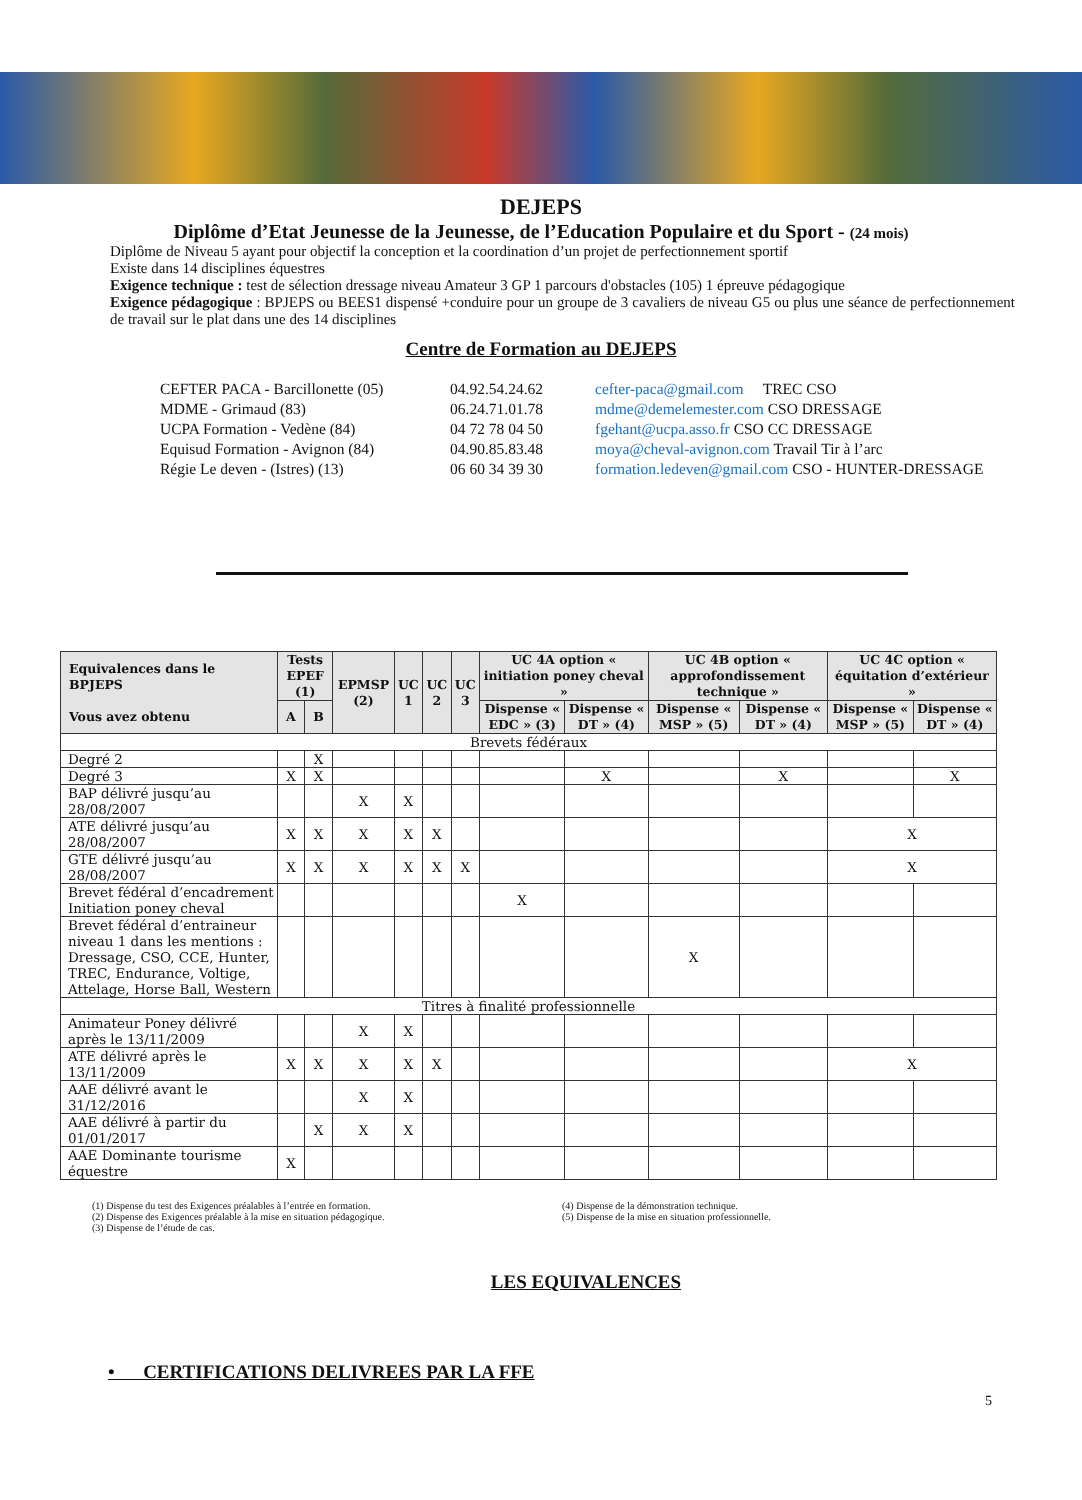DEJEPS
Diplôme d’Etat Jeunesse de la Jeunesse, de l’Education Populaire et du Sport - (24 mois)
Diplôme de Niveau 5 ayant pour objectif la conception et la coordination d’un projet de perfectionnement sportif
Existe dans 14 disciplines équestres
Exigence technique : test de sélection dressage niveau Amateur 3 GP 1 parcours d'obstacles (105) 1 épreuve pédagogique
Exigence pédagogique : BPJEPS ou BEES1 dispensé +conduire pour un groupe de 3 cavaliers de niveau G5 ou plus une séance de perfectionnement de travail sur le plat dans une des 14 disciplines
Centre de Formation au DEJEPS
| CEFTER PACA - Barcillonette (05) | 04.92.54.24.62 | cefter-paca@gmail.com TREC CSO |
| MDME - Grimaud (83) | 06.24.71.01.78 | mdme@demelemester.com CSO DRESSAGE |
| UCPA Formation - Vedène (84) | 04 72 78 04 50 | fgehant@ucpa.asso.fr CSO CC DRESSAGE |
| Equisud Formation - Avignon (84) | 04.90.85.83.48 | moya@cheval-avignon.com Travail Tir à l’arc |
| Régie Le deven - (Istres) (13) | 06 60 34 39 30 | formation.ledeven@gmail.com CSO - HUNTER-DRESSAGE |
| Equivalences dans le BPJEPS Vous avez obtenu | Tests EPEF (1) | | EPMSP (2) | UC 1 | UC 2 | UC 3 | UC 4A option « initiation poney cheval » | | UC 4B option « approfondissement technique » | | UC 4C option « équitation d’extérieur » | |
| --- | --- | --- | --- | --- | --- | --- | --- | --- | --- | --- | --- | --- |
| | A | B | | | | | Dispense « EDC » (3) | Dispense « DT » (4) | Dispense « MSP » (5) | Dispense « DT » (4) | Dispense « MSP » (5) | Dispense « DT » (4) |
| Brevets fédéraux | | | | | | | | | | | | |
| Degré 2 | | X | | | | | | | | | | |
| Degré 3 | X | X | | | | | | X | | X | | X |
| BAP délivré jusqu’au 28/08/2007 | | | X | X | | | | | | | | |
| ATE délivré jusqu’au 28/08/2007 | X | X | X | X | X | | | | | | X | |
| GTE délivré jusqu’au 28/08/2007 | X | X | X | X | X | X | | | | | X | |
| Brevet fédéral d’encadrement Initiation poney cheval | | | | | | | X | | | | | |
| Brevet fédéral d’entraineur niveau 1 dans les mentions : Dressage, CSO, CCE, Hunter, TREC, Endurance, Voltige, Attelage, Horse Ball, Western | | | | | | | | | X | | | |
| Titres à finalité professionnelle | | | | | | | | | | | | |
| Animateur Poney délivré après le 13/11/2009 | | | X | X | | | | | | | | |
| ATE délivré après le 13/11/2009 | X | X | X | X | X | | | | | | X | |
| AAE délivré avant le 31/12/2016 | | | X | X | | | | | | | | |
| AAE délivré à partir du 01/01/2017 | | X | X | X | | | | | | | | |
| AAE Dominante tourisme équestre | X | | | | | | | | | | | |
(1) Dispense du test des Exigences préalables à l’entrée en formation.
(2) Dispense des Exigences préalable à la mise en situation pédagogique.
(3) Dispense de l’étude de cas.
(4) Dispense de la démonstration technique.
(5) Dispense de la mise en situation professionnelle.
LES EQUIVALENCES
• CERTIFICATIONS DELIVREES PAR LA FFE
5